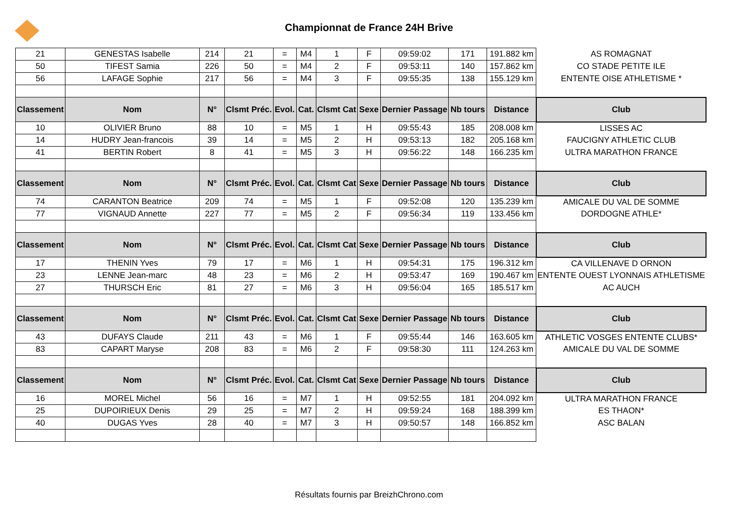Championnat de France 24H Brive
| 21 | GENESTAS Isabelle | 214 | 21 | = | M4 | 1 | F | 09:59:02 | 171 | 191.882 km | AS ROMAGNAT |
| 50 | TIFEST Samia | 226 | 50 | = | M4 | 2 | F | 09:53:11 | 140 | 157.862 km | CO STADE PETITE ILE |
| 56 | LAFAGE Sophie | 217 | 56 | = | M4 | 3 | F | 09:55:35 | 138 | 155.129 km | ENTENTE OISE ATHLETISME * |
| Classement | Nom | N° | Clsmt Préc. | Evol. | Cat. | Clsmt Cat | Sexe | Dernier Passage | Nb tours | Distance | Club |
| 10 | OLIVIER Bruno | 88 | 10 | = | M5 | 1 | H | 09:55:43 | 185 | 208.008 km | LISSES AC |
| 14 | HUDRY Jean-francois | 39 | 14 | = | M5 | 2 | H | 09:53:13 | 182 | 205.168 km | FAUCIGNY ATHLETIC CLUB |
| 41 | BERTIN Robert | 8 | 41 | = | M5 | 3 | H | 09:56:22 | 148 | 166.235 km | ULTRA MARATHON FRANCE |
| Classement | Nom | N° | Clsmt Préc. | Evol. | Cat. | Clsmt Cat | Sexe | Dernier Passage | Nb tours | Distance | Club |
| 74 | CARANTON Beatrice | 209 | 74 | = | M5 | 1 | F | 09:52:08 | 120 | 135.239 km | AMICALE DU VAL DE SOMME |
| 77 | VIGNAUD Annette | 227 | 77 | = | M5 | 2 | F | 09:56:34 | 119 | 133.456 km | DORDOGNE ATHLE* |
| Classement | Nom | N° | Clsmt Préc. | Evol. | Cat. | Clsmt Cat | Sexe | Dernier Passage | Nb tours | Distance | Club |
| 17 | THENIN Yves | 79 | 17 | = | M6 | 1 | H | 09:54:31 | 175 | 196.312 km | CA VILLENAVE D ORNON |
| 23 | LENNE Jean-marc | 48 | 23 | = | M6 | 2 | H | 09:53:47 | 169 | 190.467 km | ENTENTE OUEST LYONNAIS ATHLETISME |
| 27 | THURSCH Eric | 81 | 27 | = | M6 | 3 | H | 09:56:04 | 165 | 185.517 km | AC AUCH |
| Classement | Nom | N° | Clsmt Préc. | Evol. | Cat. | Clsmt Cat | Sexe | Dernier Passage | Nb tours | Distance | Club |
| 43 | DUFAYS Claude | 211 | 43 | = | M6 | 1 | F | 09:55:44 | 146 | 163.605 km | ATHLETIC VOSGES ENTENTE CLUBS* |
| 83 | CAPART Maryse | 208 | 83 | = | M6 | 2 | F | 09:58:30 | 111 | 124.263 km | AMICALE DU VAL DE SOMME |
| Classement | Nom | N° | Clsmt Préc. | Evol. | Cat. | Clsmt Cat | Sexe | Dernier Passage | Nb tours | Distance | Club |
| 16 | MOREL Michel | 56 | 16 | = | M7 | 1 | H | 09:52:55 | 181 | 204.092 km | ULTRA MARATHON FRANCE |
| 25 | DUPOIRIEUX Denis | 29 | 25 | = | M7 | 2 | H | 09:59:24 | 168 | 188.399 km | ES THAON* |
| 40 | DUGAS Yves | 28 | 40 | = | M7 | 3 | H | 09:50:57 | 148 | 166.852 km | ASC BALAN |
Résultats fournis par BreizhChrono.com